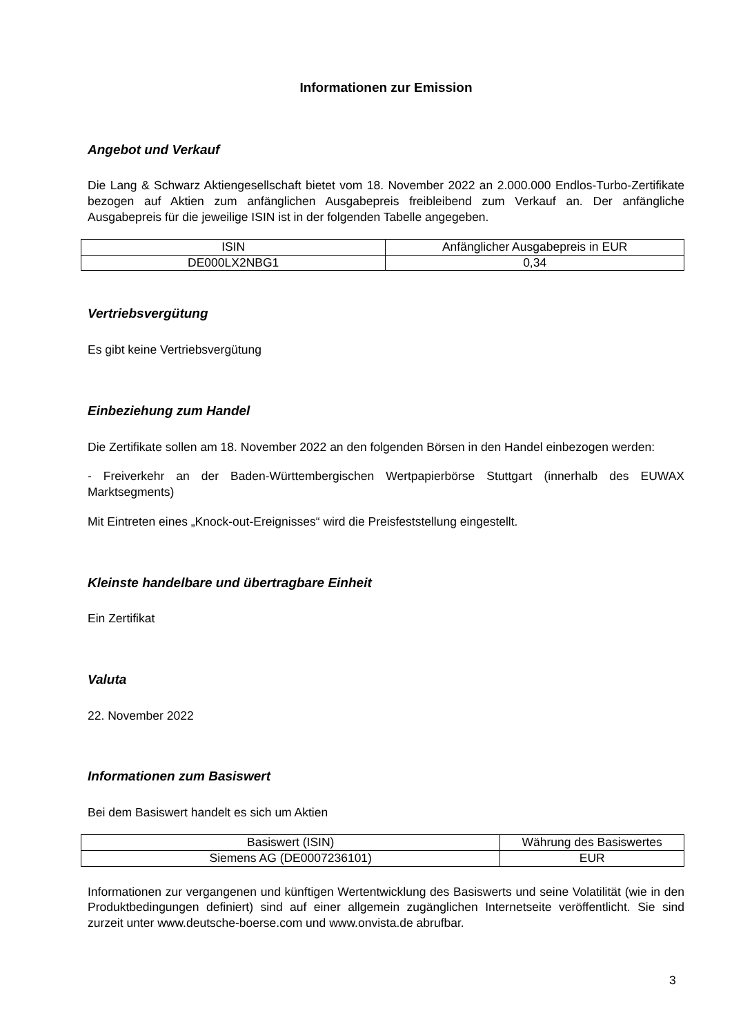Informationen zur Emission
Angebot und Verkauf
Die Lang & Schwarz Aktiengesellschaft bietet vom 18. November 2022 an 2.000.000 Endlos-Turbo-Zertifikate bezogen auf Aktien zum anfänglichen Ausgabepreis freibleibend zum Verkauf an. Der anfängliche Ausgabepreis für die jeweilige ISIN ist in der folgenden Tabelle angegeben.
| ISIN | Anfänglicher Ausgabepreis in EUR |
| DE000LX2NBG1 | 0,34 |
Vertriebsvergütung
Es gibt keine Vertriebsvergütung
Einbeziehung zum Handel
Die Zertifikate sollen am 18. November 2022 an den folgenden Börsen in den Handel einbezogen werden:
- Freiverkehr an der Baden-Württembergischen Wertpapierbörse Stuttgart (innerhalb des EUWAX Marktsegments)
Mit Eintreten eines „Knock-out-Ereignisses“ wird die Preisfeststellung eingestellt.
Kleinste handelbare und übertragbare Einheit
Ein Zertifikat
Valuta
22. November 2022
Informationen zum Basiswert
Bei dem Basiswert handelt es sich um Aktien
| Basiswert (ISIN) | Währung des Basiswertes |
| Siemens AG (DE0007236101) | EUR |
Informationen zur vergangenen und künftigen Wertentwicklung des Basiswerts und seine Volatilität (wie in den Produktbedingungen definiert) sind auf einer allgemein zugänglichen Internetseite veröffentlicht. Sie sind zurzeit unter www.deutsche-boerse.com und www.onvista.de abrufbar.
3